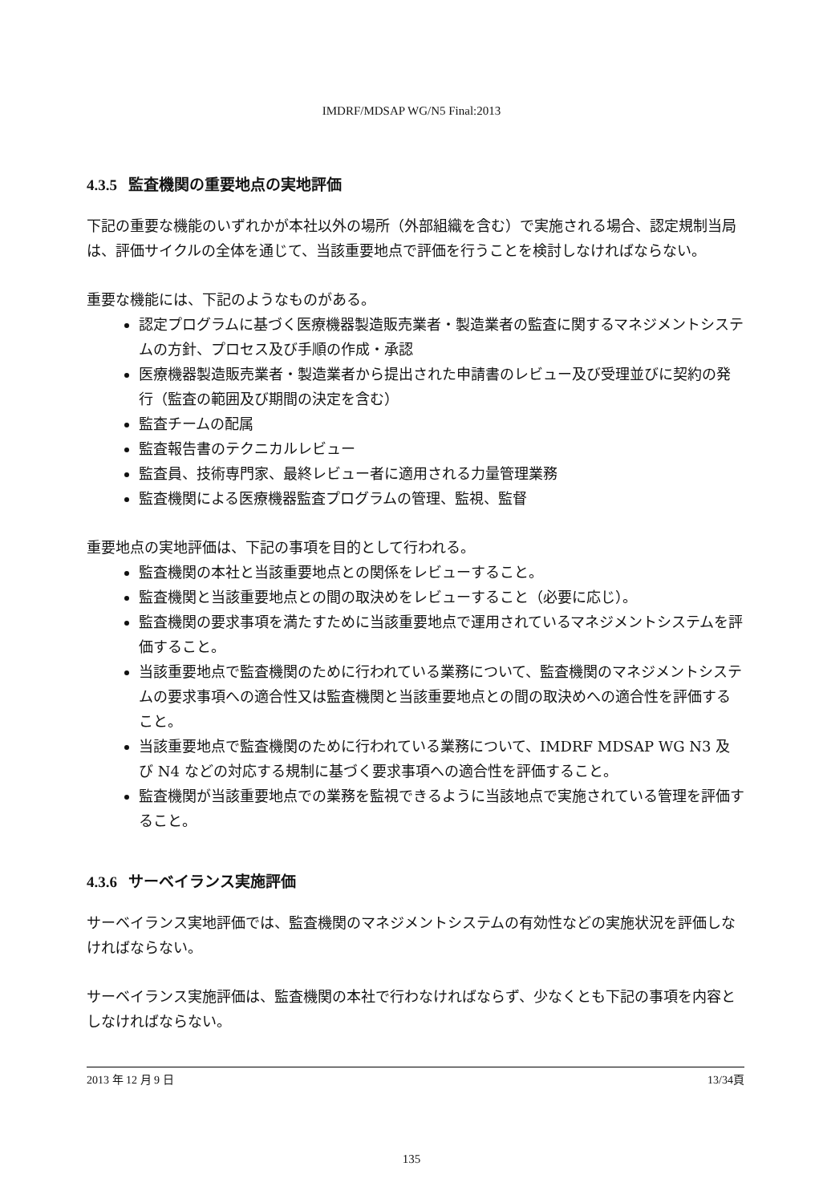IMDRF/MDSAP WG/N5 Final:2013
4.3.5 監査機関の重要地点の実地評価
下記の重要な機能のいずれかが本社以外の場所（外部組織を含む）で実施される場合、認定規制当局は、評価サイクルの全体を通じて、当該重要地点で評価を行うことを検討しなければならない。
重要な機能には、下記のようなものがある。
認定プログラムに基づく医療機器製造販売業者・製造業者の監査に関するマネジメントシステムの方針、プロセス及び手順の作成・承認
医療機器製造販売業者・製造業者から提出された申請書のレビュー及び受理並びに契約の発行（監査の範囲及び期間の決定を含む）
監査チームの配属
監査報告書のテクニカルレビュー
監査員、技術専門家、最終レビュー者に適用される力量管理業務
監査機関による医療機器監査プログラムの管理、監視、監督
重要地点の実地評価は、下記の事項を目的として行われる。
監査機関の本社と当該重要地点との関係をレビューすること。
監査機関と当該重要地点との間の取決めをレビューすること（必要に応じ）。
監査機関の要求事項を満たすために当該重要地点で運用されているマネジメントシステムを評価すること。
当該重要地点で監査機関のために行われている業務について、監査機関のマネジメントシステムの要求事項への適合性又は監査機関と当該重要地点との間の取決めへの適合性を評価すること。
当該重要地点で監査機関のために行われている業務について、IMDRF MDSAP WG N3 及び N4 などの対応する規制に基づく要求事項への適合性を評価すること。
監査機関が当該重要地点での業務を監視できるように当該地点で実施されている管理を評価すること。
4.3.6 サーベイランス実施評価
サーベイランス実地評価では、監査機関のマネジメントシステムの有効性などの実施状況を評価しなければならない。
サーベイランス実施評価は、監査機関の本社で行わなければならず、少なくとも下記の事項を内容としなければならない。
2013 年 12 月 9 日 13/34頁
135